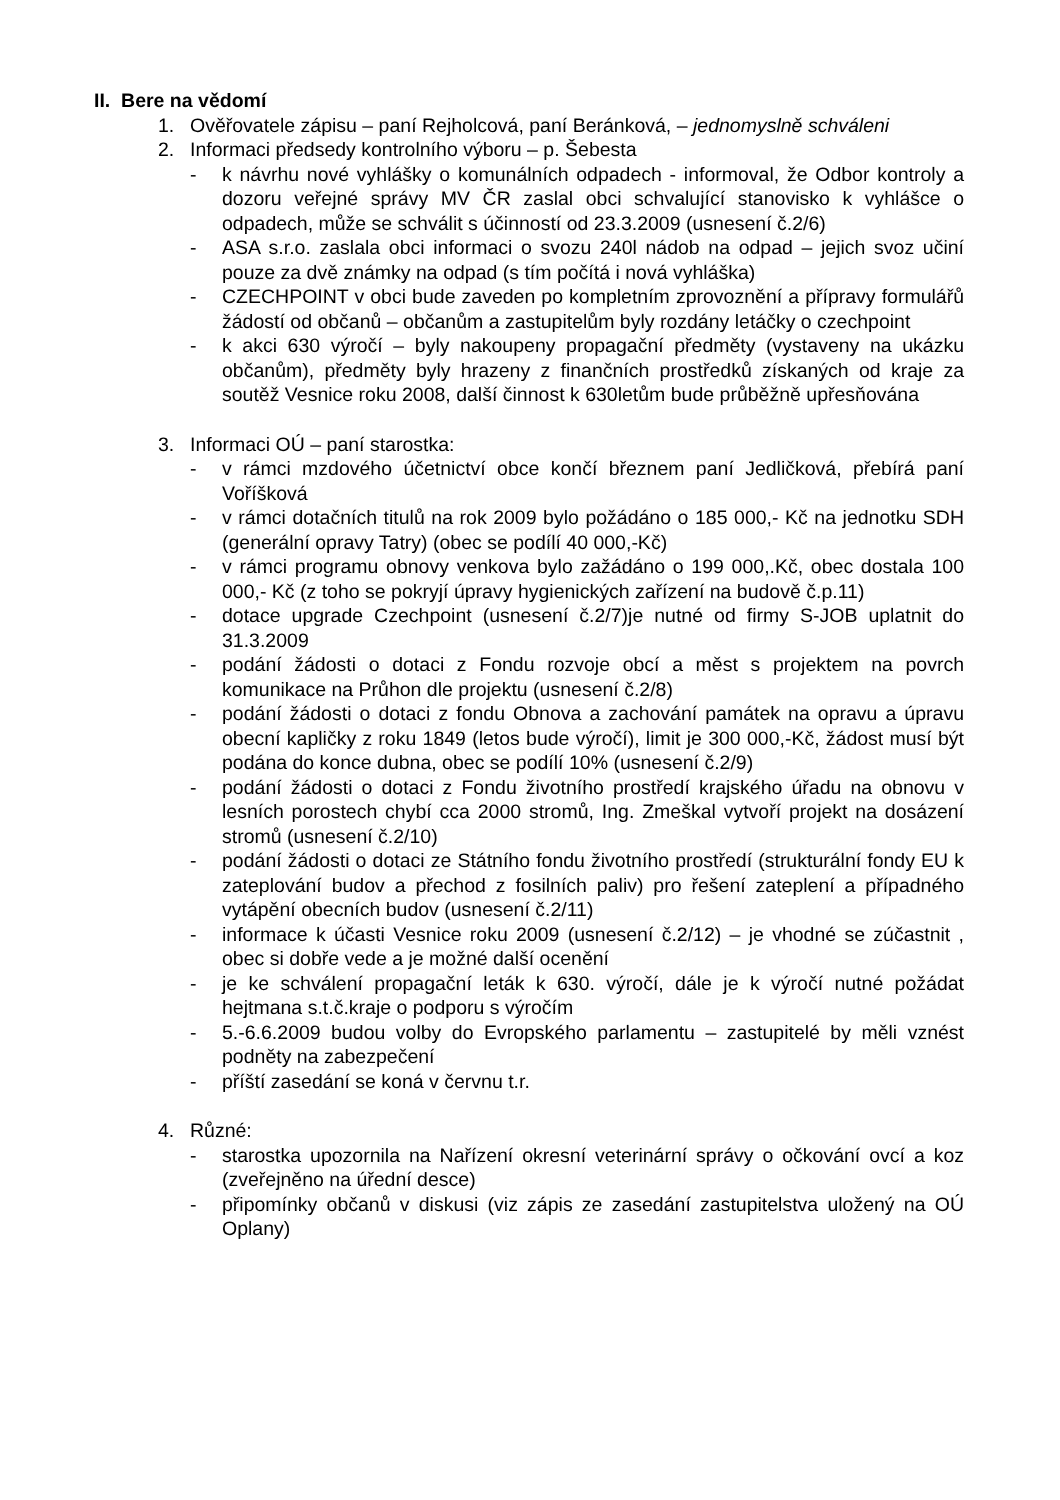II. Bere na vědomí
1. Ověřovatele zápisu – paní Rejholcová, paní Beránková, – jednomyslně schváleni
2. Informaci předsedy kontrolního výboru – p. Šebesta
- k návrhu nové vyhlášky o komunálních odpadech - informoval, že Odbor kontroly a dozoru veřejné správy MV ČR zaslal obci schvalující stanovisko k vyhlášce o odpadech, může se schválit s účinností od 23.3.2009 (usnesení č.2/6)
- ASA s.r.o. zaslala obci informaci o svozu 240l nádob na odpad – jejich svoz učiní pouze za dvě známky na odpad (s tím počítá i nová vyhláška)
- CZECHPOINT v obci bude zaveden po kompletním zprovoznění a přípravy formulářů žádostí od občanů – občanům a zastupitelům byly rozdány letáčky o czechpoint
- k akci 630 výročí – byly nakoupeny propagační předměty (vystaveny na ukázku občanům), předměty byly hrazeny z finančních prostředků získaných od kraje za soutěž Vesnice roku 2008, další činnost k 630letům bude průběžně upřesňována
3. Informaci OÚ – paní starostka:
- v rámci mzdového účetnictví obce končí březnem paní Jedličková, přebírá paní Voříšková
- v rámci dotačních titulů na rok 2009 bylo požádáno o 185 000,- Kč na jednotku SDH (generální opravy Tatry) (obec se podílí 40 000,-Kč)
- v rámci programu obnovy venkova bylo zažádáno o 199 000,.Kč, obec dostala 100 000,- Kč (z toho se pokryjí úpravy hygienických zařízení na budově č.p.11)
- dotace upgrade Czechpoint (usnesení č.2/7)je nutné od firmy S-JOB uplatnit do 31.3.2009
- podání žádosti o dotaci z Fondu rozvoje obcí a měst s projektem na povrch komunikace na Průhon dle projektu (usnesení č.2/8)
- podání žádosti o dotaci z fondu Obnova a zachování památek na opravu a úpravu obecní kapličky z roku 1849 (letos bude výročí), limit je 300 000,-Kč, žádost musí být podána do konce dubna, obec se podílí 10% (usnesení č.2/9)
- podání žádosti o dotaci z Fondu životního prostředí krajského úřadu na obnovu v lesních porostech chybí cca 2000 stromů, Ing. Zmeškal vytvoří projekt na dosázení stromů (usnesení č.2/10)
- podání žádosti o dotaci ze Státního fondu životního prostředí (strukturální fondy EU k zateplování budov a přechod z fosilních paliv) pro řešení zateplení a případného vytápění obecních budov (usnesení č.2/11)
- informace k účasti Vesnice roku 2009 (usnesení č.2/12) – je vhodné se zúčastnit , obec si dobře vede a je možné další ocenění
- je ke schválení propagační leták k 630. výročí, dále je k výročí nutné požádat hejtmana s.t.č.kraje o podporu s výročím
- 5.-6.6.2009 budou volby do Evropského parlamentu – zastupitelé by měli vznést podněty na zabezpečení
- příští zasedání se koná v červnu t.r.
4. Různé:
- starostka upozornila na Nařízení okresní veterinární správy o očkování ovcí a koz (zveřejněno na úřední desce)
- připomínky občanů v diskusi (viz zápis ze zasedání zastupitelstva uložený na OÚ Oplany)